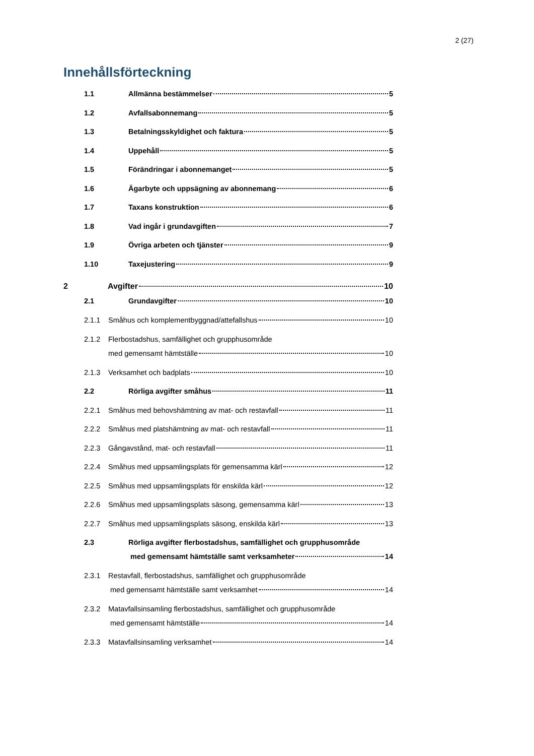2 (27)
Innehållsförteckning
1.1 Allmänna bestämmelser 5
1.2 Avfallsabonnemang 5
1.3 Betalningsskyldighet och faktura 5
1.4 Uppehåll 5
1.5 Förändringar i abonnemanget 5
1.6 Ägarbyte och uppsägning av abonnemang 6
1.7 Taxans konstruktion 6
1.8 Vad ingår i grundavgiften 7
1.9 Övriga arbeten och tjänster 9
1.10 Taxejustering 9
2 Avgifter 10
2.1 Grundavgifter 10
2.1.1 Småhus och komplementbyggnad/attefallshus 10
2.1.2 Flerbostadshus, samfällighet och grupphusområde
med gemensamt hämtställe 10
2.1.3 Verksamhet och badplats 10
2.2 Rörliga avgifter småhus 11
2.2.1 Småhus med behovshämtning av mat- och restavfall 11
2.2.2 Småhus med platshämtning av mat- och restavfall 11
2.2.3 Gångavstånd, mat- och restavfall 11
2.2.4 Småhus med uppsamlingsplats för gemensamma kärl 12
2.2.5 Småhus med uppsamlingsplats för enskilda kärl 12
2.2.6 Småhus med uppsamlingsplats säsong, gemensamma kärl 13
2.2.7 Småhus med uppsamlingsplats säsong, enskilda kärl 13
2.3 Rörliga avgifter flerbostadshus, samfällighet och grupphusområde
med gemensamt hämtställe samt verksamheter 14
2.3.1 Restavfall, flerbostadshus, samfällighet och grupphusområde
med gemensamt hämtställe samt verksamhet 14
2.3.2 Matavfallsinsamling flerbostadshus, samfällighet och grupphusområde
med gemensamt hämtställe 14
2.3.3 Matavfallsinsamling verksamhet 14